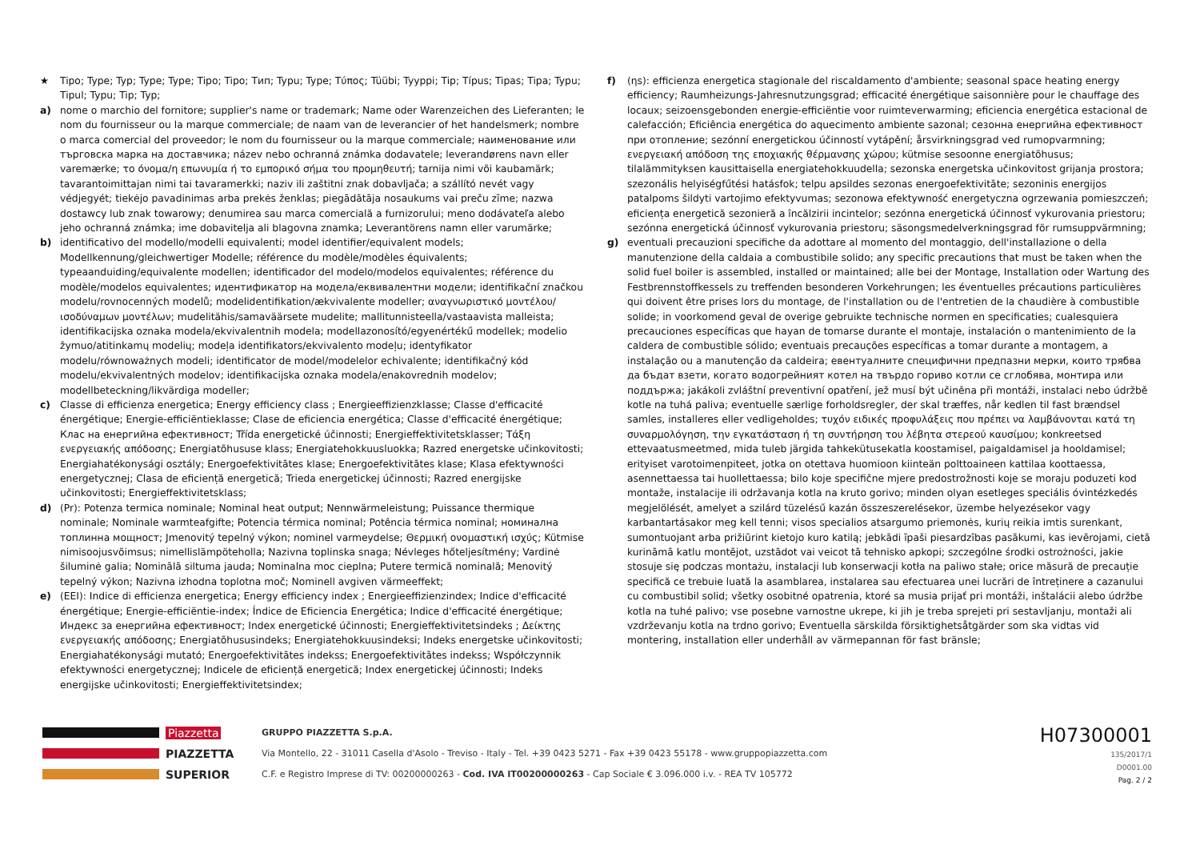★ Tipo; Type; Typ; Type; Type; Tipo; Tipo; Тип; Typu; Type; Τύπος; Tüübi; Tyyppi; Tip; Típus; Tipas; Tipa; Typu; Tipul; Typu; Tip; Typ;
a) nome o marchio del fornitore; supplier's name or trademark; Name oder Warenzeichen des Lieferanten; le nom du fournisseur ou la marque commerciale; de naam van de leverancier of het handelsmerk; nombre o marca comercial del proveedor; le nom du fournisseur ou la marque commerciale; наименование или търговска марка на доставчика; název nebo ochranná známka dodavatele; leverandørens navn eller varemærke; το όνομα/η επωνυμία ή το εμπορικό σήμα του προμηθευτή; tarnija nimi või kaubamärk; tavarantoimittajan nimi tai tavaramerkki; naziv ili zaštitni znak dobavljača; a szállító nevét vagy védjegyét; tiekėjo pavadinimas arba prekės ženklas; piegādātāja nosaukums vai preču zīme; nazwa dostawcy lub znak towarowy; denumirea sau marca comercială a furnizorului; meno dodávateľa alebo jeho ochranná známka; ime dobavitelja ali blagovna znamka; Leverantörens namn eller varumärke;
b) identificativo del modello/modelli equivalenti; model identifier/equivalent models; Modellkennung/gleichwertiger Modelle; référence du modèle/modèles équivalents; typeaanduiding/equivalente modellen; identificador del modelo/modelos equivalentes; référence du modèle/modelos equivalentes; идентификатор на модела/еквивалентни модели; identifikační značkou modelu/rovnocenných modelů; modelidentifikation/ækvivalente modeller; αναγνωριστικό μοντέλου/ισοδύναμων μοντέλων; mudelitähis/samaväärsete mudelite; mallitunnisteella/vastaavista malleista; identifikacijska oznaka modela/ekvivalentnih modela; modellazonosító/egyenértékű modellek; modelio žymuo/atitinkamų modelių; modeļa identifikators/ekvivalento modeļu; identyfikator modelu/równoważnych modeli; identificator de model/modelelor echivalente; identifikačný kód modelu/ekvivalentných modelov; identifikacijska oznaka modela/enakovrednih modelov; modellbeteckning/likvärdiga modeller;
c) Classe di efficienza energetica; Energy efficiency class ; Energieeffizienzklasse; Classe d'efficacité énergétique; Energie-efficiëntieklasse; Clase de eficiencia energética; Classe d'efficacité énergétique; Клас на енергийна ефективност; Třída energetické účinnosti; Energieffektivitetsklasser; Τάξη ενεργειακής απόδοσης; Energiatõhususe klass; Energiatehokkuusluokka; Razred energetske učinkovitosti; Energiahatékonysági osztály; Energoefektivitātes klase; Energoefektivitātes klase; Klasa efektywności energetycznej; Clasa de eficiență energetică; Trieda energetickej účinnosti; Razred energijske učinkovitosti; Energieffektivitetsklass;
d) (Pr): Potenza termica nominale; Nominal heat output; Nennwärmeleistung; Puissance thermique nominale; Nominale warmteafgifte; Potencia térmica nominal; Potência térmica nominal; номинална топлинна мощност; Jmenovitý tepelný výkon; nominel varmeydelse; Θερμική ονομαστική ισχύς; Kütmise nimisoojusvõimsus; nimellislämpöteholla; Nazivna toplinska snaga; Névleges hőteljesítmény; Vardinė šiluminė galia; Nominālā siltuma jauda; Nominalna moc cieplna; Putere termică nominală; Menovitý tepelný výkon; Nazivna izhodna toplotna moč; Nominell avgiven värmeeffekt;
e) (EEI): Indice di efficienza energetica; Energy efficiency index ; Energieeffizienzindex; Indice d'efficacité énergétique; Energie-efficiëntie-index; Índice de Eficiencia Energética; Indice d'efficacité énergétique; Индекс за енергийна ефективност; Index energetické účinnosti; Energieffektivitetsindeks ; Δείκτης ενεργειακής απόδοσης; Energiatõhususindeks; Energiatehokkuusindeksi; Indeks energetske učinkovitosti; Energiahatékonysági mutató; Energoefektivitātes indekss; Energoefektivitātes indekss; Współczynnik efektywności energetycznej; Indicele de eficiență energetică; Index energetickej účinnosti; Indeks energijske učinkovitosti; Energieffektivitetsindex;
f) (ηs): efficienza energetica stagionale del riscaldamento d'ambiente; seasonal space heating energy efficiency; Raumheizungs-Jahresnutzungsgrad; efficacité énergétique saisonnière pour le chauffage des locaux; seizoensgebonden energie-efficiëntie voor ruimteverwarming; eficiencia energética estacional de calefacción; Eficiência energética do aquecimento ambiente sazonal; сезонна енергийна ефективност при отопление; sezónní energetickou účinností vytápění; årsvirkningsgrad ved rumopvarmning; ενεργειακή απόδοση της εποχιακής θέρμανσης χώρου; kütmise sesoonne energiatõhusus; tilalämmityksen kausittaisella energiatehokkuudella; sezonska energetska učinkovitost grijanja prostora; szezonális helyiségfűtési hatásfok; telpu apsildes sezonas energoefektivitāte; sezoninis energijos patalpoms šildyti vartojimo efektyvumas; sezonowa efektywność energetyczna ogrzewania pomieszczeń; eficiența energetică sezonieră a încălzirii incintelor; sezónna energetická účinnosť vykurovania priestoru; sezónna energetická účinnosť vykurovania priestoru; säsongsmedelverkningsgrad för rumsuppvärmning;
g) eventuali precauzioni specifiche da adottare al momento del montaggio, dell'installazione o della manutenzione della caldaia a combustibile solido; any specific precautions that must be taken when the solid fuel boiler is assembled, installed or maintained; alle bei der Montage, Installation oder Wartung des Festbrennstoffkessels zu treffenden besonderen Vorkehrungen; les éventuelles précautions particulières qui doivent être prises lors du montage, de l'installation ou de l'entretien de la chaudière à combustible solide; in voorkomend geval de overige gebruikte technische normen en specificaties; cualesquiera precauciones específicas que hayan de tomarse durante el montaje, instalación o mantenimiento de la caldera de combustible sólido; eventuais precauções específicas a tomar durante a montagem, a instalação ou a manutenção da caldeira; евентуалните специфични предпазни мерки, които трябва да бъдат взети, когато водогрейният котел на твърдо гориво котли се сглобява, монтира или поддържа; jakákoli zvláštní preventivní opatření, jež musí být učiněna při montáži, instalaci nebo údržbě kotle na tuhá paliva; eventuelle særlige forholdsregler, der skal træffes, når kedlen til fast brændsel samles, installeres eller vedligeholdes; τυχόν ειδικές προφυλάξεις που πρέπει να λαμβάνονται κατά τη συναρμολόγηση, την εγκατάσταση ή τη συντήρηση του λέβητα στερεού καυσίμου; konkreetsed ettevaatusmeetmed, mida tuleb järgida tahkekütusekatla koostamisel, paigaldamisel ja hooldamisel; erityiset varotoimenpiteet, jotka on otettava huomioon kiinteän polttoaineen kattilaa koottaessa, asennettaessa tai huollettaessa; bilo koje specifične mjere predostrožnosti koje se moraju poduzeti kod montaže, instalacije ili održavanja kotla na kruto gorivo; minden olyan esetleges speciális óvintézkedés megjelölését, amelyet a szilárd tüzelésű kazán összeszerelésekor, üzembe helyezésekor vagy karbantartásakor meg kell tenni; visos specialios atsargumo priemonės, kurių reikia imtis surenkant, sumontuojant arba prižiūrint kietojo kuro katilą; jebkādi īpaši piesardzības pasākumi, kas ievērojami, cietā kurināmā katlu montējot, uzstādot vai veicot tā tehnisko apkopi; szczególne środki ostrożności, jakie stosuje się podczas montażu, instalacji lub konserwacji kotła na paliwo stałe; orice măsură de precauție specifică ce trebuie luată la asamblarea, instalarea sau efectuarea unei lucrări de întreținere a cazanului cu combustibil solid; všetky osobitné opatrenia, ktoré sa musia prijať pri montáži, inštalácii alebo údržbe kotla na tuhé palivo; vse posebne varnostne ukrepe, ki jih je treba sprejeti pri sestavljanju, montaži ali vzdrževanju kotla na trdno gorivo; Eventuella särskilda försiktighetsåtgärder som ska vidtas vid montering, installation eller underhåll av värmepannan för fast bränsle;
Piazzetta
PIAZZETTA
SUPERIOR
GRUPPO PIAZZETTA S.p.A.
Via Montello, 22 - 31011 Casella d'Asolo - Treviso - Italy - Tel. +39 0423 5271 - Fax +39 0423 55178 - www.gruppopiazzetta.com
C.F. e Registro Imprese di TV: 00200000263 - Cod. IVA IT00200000263 - Cap Sociale € 3.096.000 i.v. - REA TV 105772
H07300001
135/2017/1
D0001.00
Pag. 2 / 2